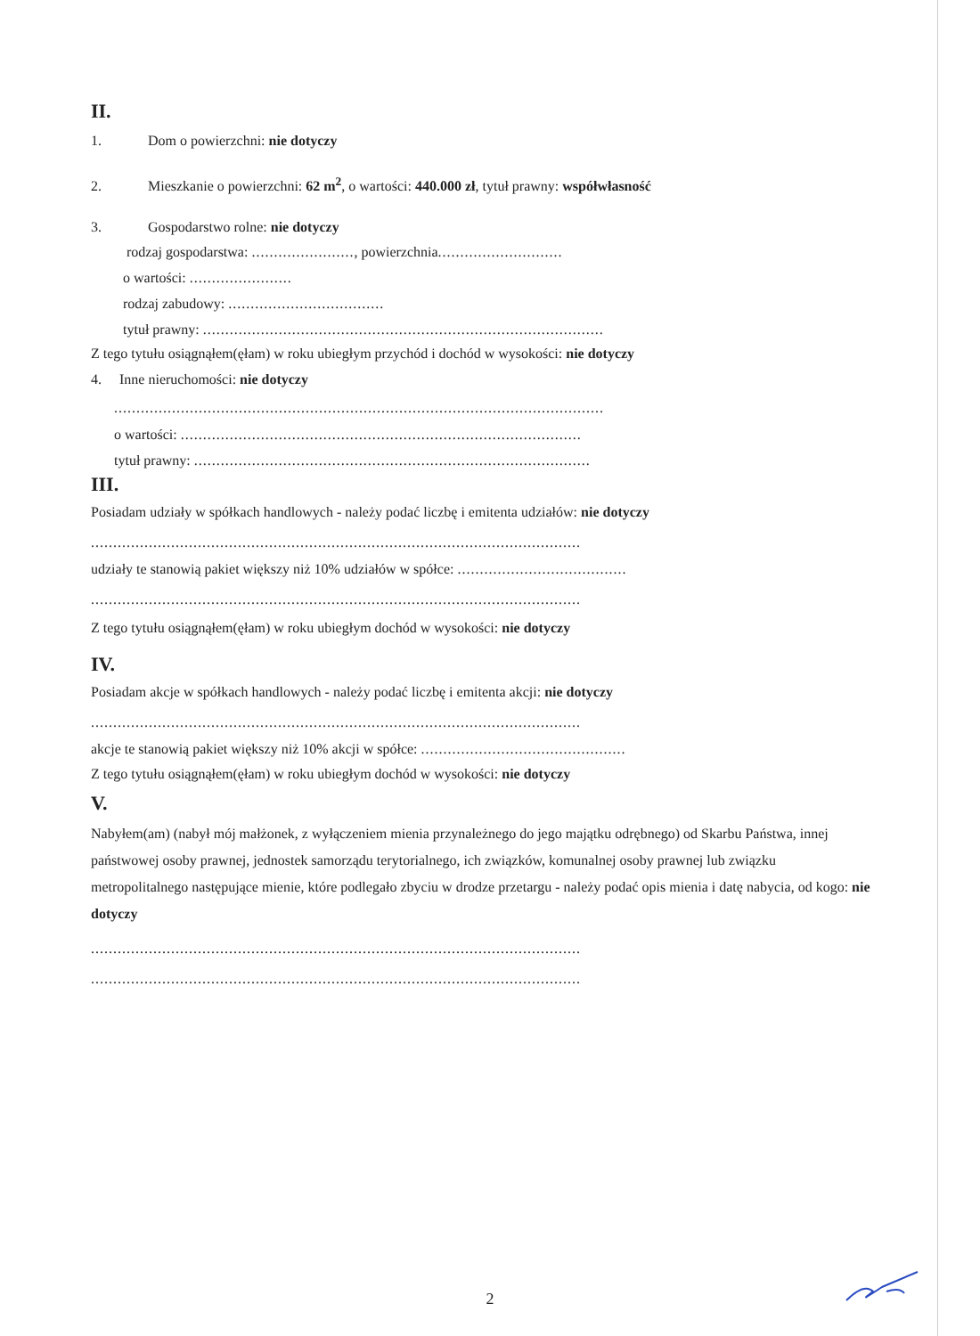II.
1. Dom o powierzchni: nie dotyczy
2. Mieszkanie o powierzchni: 62 m<sup>2</sup>, o wartości: 440.000 zł, tytuł prawny: współwłasność
3. Gospodarstwo rolne: nie dotyczy
rodzaj gospodarstwa: ......................., powierzchnia............................
o wartości: .......................
rodzaj zabudowy: ...................................
tytuł prawny: ..........................................................................................
Z tego tytułu osiągnąłem(ęłam) w roku ubiegłym przychód i dochód w wysokości: nie dotyczy
4. Inne nieruchomości: nie dotyczy
..............................................................................................................
o wartości: ..........................................................................................
tytuł prawny: .........................................................................................
III.
Posiadam udziały w spółkach handlowych - należy podać liczbę i emitenta udziałów: nie dotyczy
..............................................................................................................
udziały te stanowią pakiet większy niż 10% udziałów w spółce: ......................................
..............................................................................................................
Z tego tytułu osiągnąłem(ęłam) w roku ubiegłym dochód w wysokości: nie dotyczy
IV.
Posiadam akcje w spółkach handlowych - należy podać liczbę i emitenta akcji: nie dotyczy
..............................................................................................................
akcje te stanowią pakiet większy niż 10% akcji w spółce: ..............................................
Z tego tytułu osiągnąłem(ęłam) w roku ubiegłym dochód w wysokości: nie dotyczy
V.
Nabyłem(am) (nabył mój małżonek, z wyłączeniem mienia przynależnego do jego majątku odrębnego) od Skarbu Państwa, innej państwowej osoby prawnej, jednostek samorządu terytorialnego, ich związków, komunalnej osoby prawnej lub związku metropolitalnego następujące mienie, które podlegało zbyciu w drodze przetargu - należy podać opis mienia i datę nabycia, od kogo: nie dotyczy
..............................................................................................................
..............................................................................................................
2